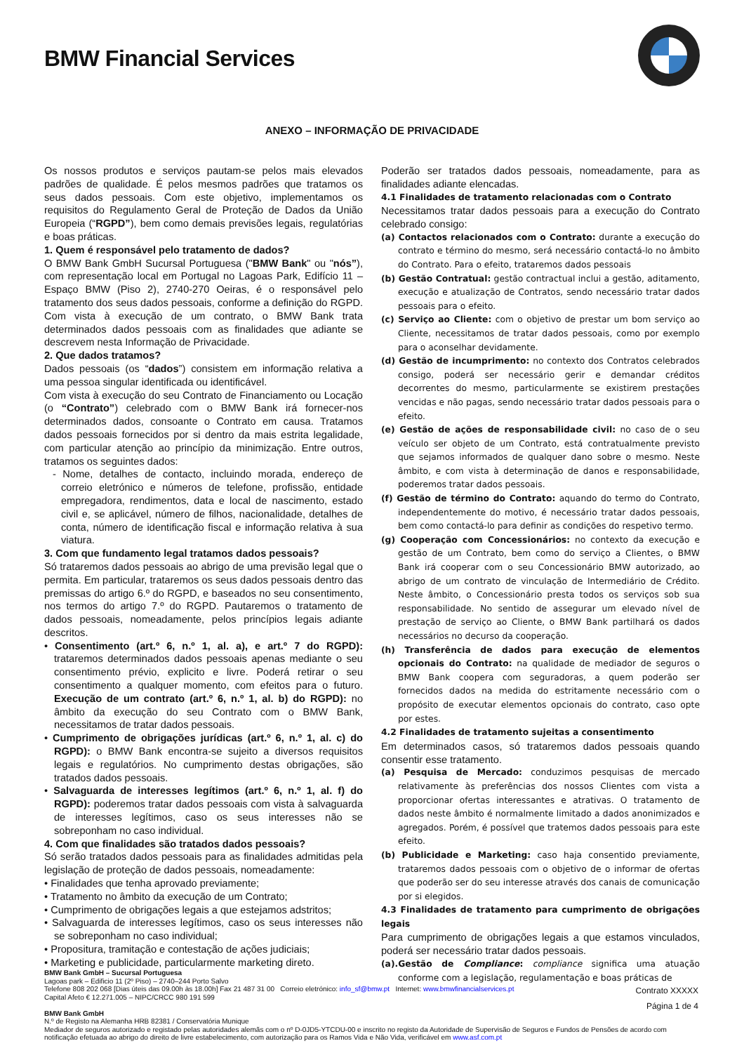BMW Financial Services
ANEXO – INFORMAÇÃO DE PRIVACIDADE
Os nossos produtos e serviços pautam-se pelos mais elevados padrões de qualidade. É pelos mesmos padrões que tratamos os seus dados pessoais. Com este objetivo, implementamos os requisitos do Regulamento Geral de Proteção de Dados da União Europeia (“RGPD”), bem como demais previsões legais, regulatórias e boas práticas.
1. Quem é responsável pelo tratamento de dados?
O BMW Bank GmbH Sucursal Portuguesa ("BMW Bank" ou "nós”), com representação local em Portugal no Lagoas Park, Edifício 11 – Espaço BMW (Piso 2), 2740-270 Oeiras, é o responsável pelo tratamento dos seus dados pessoais, conforme a definição do RGPD. Com vista à execução de um contrato, o BMW Bank trata determinados dados pessoais com as finalidades que adiante se descrevem nesta Informação de Privacidade.
2. Que dados tratamos?
Dados pessoais (os “dados”) consistem em informação relativa a uma pessoa singular identificada ou identificável.
Com vista à execução do seu Contrato de Financiamento ou Locação (o “Contrato”) celebrado com o BMW Bank irá fornecer-nos determinados dados, consoante o Contrato em causa. Tratamos dados pessoais fornecidos por si dentro da mais estrita legalidade, com particular atenção ao princípio da minimização. Entre outros, tratamos os seguintes dados:
- Nome, detalhes de contacto, incluindo morada, endereço de correio eletrónico e números de telefone, profissão, entidade empregadora, rendimentos, data e local de nascimento, estado civil e, se aplicável, número de filhos, nacionalidade, detalhes de conta, número de identificação fiscal e informação relativa à sua viatura.
3. Com que fundamento legal tratamos dados pessoais?
Só trataremos dados pessoais ao abrigo de uma previsão legal que o permita. Em particular, trataremos os seus dados pessoais dentro das premissas do artigo 6.º do RGPD, e baseados no seu consentimento, nos termos do artigo 7.º do RGPD. Pautaremos o tratamento de dados pessoais, nomeadamente, pelos princípios legais adiante descritos.
• Consentimento (art.º 6, n.º 1, al. a), e art.º 7 do RGPD): trataremos determinados dados pessoais apenas mediante o seu consentimento prévio, explicito e livre. Poderá retirar o seu consentimento a qualquer momento, com efeitos para o futuro. Execução de um contrato (art.º 6, n.º 1, al. b) do RGPD): no âmbito da execução do seu Contrato com o BMW Bank, necessitamos de tratar dados pessoais.
• Cumprimento de obrigações jurídicas (art.º 6, n.º 1, al. c) do RGPD): o BMW Bank encontra-se sujeito a diversos requisitos legais e regulatórios. No cumprimento destas obrigações, são tratados dados pessoais.
• Salvaguarda de interesses legítimos (art.º 6, n.º 1, al. f) do RGPD): poderemos tratar dados pessoais com vista à salvaguarda de interesses legítimos, caso os seus interesses não se sobreponham no caso individual.
4. Com que finalidades são tratados dados pessoais?
Só serão tratados dados pessoais para as finalidades admitidas pela legislação de proteção de dados pessoais, nomeadamente:
• Finalidades que tenha aprovado previamente;
• Tratamento no âmbito da execução de um Contrato;
• Cumprimento de obrigações legais a que estejamos adstritos;
• Salvaguarda de interesses legítimos, caso os seus interesses não se sobreponham no caso individual;
• Propositura, tramitação e contestação de ações judiciais;
• Marketing e publicidade, particularmente marketing direto.
Poderão ser tratados dados pessoais, nomeadamente, para as finalidades adiante elencadas.
4.1 Finalidades de tratamento relacionadas com o Contrato
Necessitamos tratar dados pessoais para a execução do Contrato celebrado consigo:
(a) Contactos relacionados com o Contrato: durante a execução do contrato e término do mesmo, será necessário contactá-lo no âmbito do Contrato. Para o efeito, trataremos dados pessoais
(b) Gestão Contratual: gestão contractual inclui a gestão, aditamento, execução e atualização de Contratos, sendo necessário tratar dados pessoais para o efeito.
(c) Serviço ao Cliente: com o objetivo de prestar um bom serviço ao Cliente, necessitamos de tratar dados pessoais, como por exemplo para o aconselhar devidamente.
(d) Gestão de incumprimento: no contexto dos Contratos celebrados consigo, poderá ser necessário gerir e demandar créditos decorrentes do mesmo, particularmente se existirem prestações vencidas e não pagas, sendo necessário tratar dados pessoais para o efeito.
(e) Gestão de ações de responsabilidade civil: no caso de o seu veículo ser objeto de um Contrato, está contratualmente previsto que sejamos informados de qualquer dano sobre o mesmo. Neste âmbito, e com vista à determinação de danos e responsabilidade, poderemos tratar dados pessoais.
(f) Gestão de término do Contrato: aquando do termo do Contrato, independentemente do motivo, é necessário tratar dados pessoais, bem como contactá-lo para definir as condições do respetivo termo.
(g) Cooperação com Concessionários: no contexto da execução e gestão de um Contrato, bem como do serviço a Clientes, o BMW Bank irá cooperar com o seu Concessionário BMW autorizado, ao abrigo de um contrato de vinculação de Intermediário de Crédito. Neste âmbito, o Concessionário presta todos os serviços sob sua responsabilidade. No sentido de assegurar um elevado nível de prestação de serviço ao Cliente, o BMW Bank partilhará os dados necessários no decurso da cooperação.
(h) Transferência de dados para execução de elementos opcionais do Contrato: na qualidade de mediador de seguros o BMW Bank coopera com seguradoras, a quem poderão ser fornecidos dados na medida do estritamente necessário com o propósito de executar elementos opcionais do contrato, caso opte por estes.
4.2 Finalidades de tratamento sujeitas a consentimento
Em determinados casos, só trataremos dados pessoais quando consentir esse tratamento.
(a) Pesquisa de Mercado: conduzimos pesquisas de mercado relativamente às preferências dos nossos Clientes com vista a proporcionar ofertas interessantes e atrativas. O tratamento de dados neste âmbito é normalmente limitado a dados anonimizados e agregados. Porém, é possível que tratemos dados pessoais para este efeito.
(b) Publicidade e Marketing: caso haja consentido previamente, trataremos dados pessoais com o objetivo de o informar de ofertas que poderão ser do seu interesse através dos canais de comunicação por si elegidos.
4.3 Finalidades de tratamento para cumprimento de obrigações legais
Para cumprimento de obrigações legais a que estamos vinculados, poderá ser necessário tratar dados pessoais.
(a).Gestão de Compliance: compliance significa uma atuação conforme com a legislação, regulamentação e boas práticas de
BMW Bank GmbH – Sucursal Portuguesa
Lagoas park – Edificio 11 (2º Piso) – 2740–244 Porto Salvo
Telefone 808 202 068 [Dias úteis das 09.00h às 18.00h] Fax 21 487 31 00 Correio eletrónico: info_sf@bmw.pt Internet: www.bmwfinancialservices.pt
Capital Afeto € 12.271.005 – NIPC/CRCC 980 191 599
BMW Bank GmbH
N.º de Registo na Alemanha HRB 82381 / Conservatória Munique
Mediador de seguros autorizado e registado pelas autoridades alemãs com o nº D-0JD5-YTCDU-00 e inscrito no registo da Autoridade de Supervisão de Seguros e Fundos de Pensões de acordo com notificação efetuada ao abrigo do direito de livre estabelecimento, com autorização para os Ramos Vida e Não Vida, verificável em www.asf.com.pt
Contrato XXXXX
Página 1 de 4